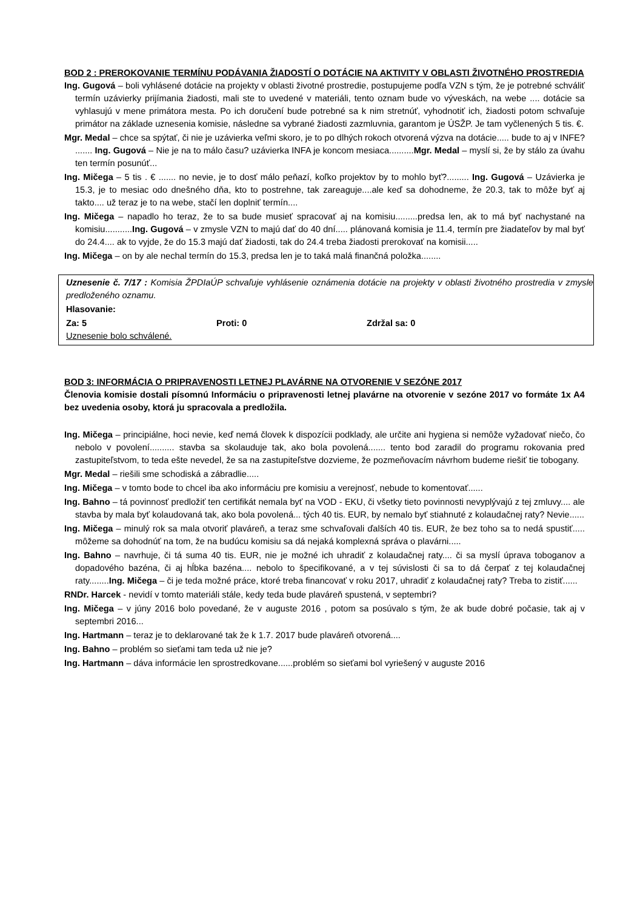BOD 2 : PREROKOVANIE TERMÍNU PODÁVANIA ŽIADOSTÍ O DOTÁCIE NA AKTIVITY V OBLASTI ŽIVOTNÉHO PROSTREDIA
Ing. Gugová – boli vyhlásené dotácie na projekty v oblasti životné prostredie, postupujeme podľa VZN s tým, že je potrebné schváliť termín uzávierky prijímania žiadosti, mali ste to uvedené v materiáli, tento oznam bude vo výveskách, na webe .... dotácie sa vyhlasujú v mene primátora mesta. Po ich doručení bude potrebné sa k nim stretnúť, vyhodnotiť ich, žiadosti potom schvaľuje primátor na základe uznesenia komisie, následne sa vybrané žiadosti zazmluvnia, garantom je ÚSŽP. Je tam vyčlenených 5 tis. €.
Mgr. Medal – chce sa spýtať, či nie je uzávierka veľmi skoro, je to po dlhých rokoch otvorená výzva na dotácie..... bude to aj v INFE? ....... Ing. Gugová – Nie je na to málo času? uzávierka INFA je koncom mesiaca..........Mgr. Medal – myslí si, že by stálo za úvahu ten termín posunúť...
Ing. Mičega – 5 tis . € ....... no nevie, je to dosť málo peňazí, koľko projektov by to mohlo byť?......... Ing. Gugová – Uzávierka je 15.3, je to mesiac odo dnešného dňa, kto to postrehne, tak zareaguje....ale keď sa dohodneme, že 20.3, tak to môže byť aj takto.... už teraz je to na webe, stačí len doplniť termín....
Ing. Mičega – napadlo ho teraz, že to sa bude musieť spracovať aj na komisiu.........predsa len, ak to má byť nachystané na komisiu...........Ing. Gugová – v zmysle VZN to majú dať do 40 dní..... plánovaná komisia je 11.4, termín pre žiadateľov by mal byť do 24.4.... ak to vyjde, že do 15.3 majú dať žiadosti, tak do 24.4 treba žiadosti prerokovať na komisii.....
Ing. Mičega – on by ale nechal termín do 15.3, predsa len je to taká malá finančná položka........
Uznesenie č. 7/17 : Komisia ŽPDIaÚP schvaľuje vyhlásenie oznámenia dotácie na projekty v oblasti životného prostredia v zmysle predloženého oznamu.
Hlasovanie:
Za: 5 Proti: 0 Zdržal sa: 0
Uznesenie bolo schválené.
BOD 3: INFORMÁCIA O PRIPRAVENOSTI LETNEJ PLAVÁRNE NA OTVORENIE V SEZÓNE 2017
Členovia komisie dostali písomnú Informáciu o pripravenosti letnej plavárne na otvorenie v sezóne 2017 vo formáte 1x A4 bez uvedenia osoby, ktorá ju spracovala a predložila.
Ing. Mičega – principiálne, hoci nevie, keď nemá človek k dispozícii podklady, ale určite ani hygiena si nemôže vyžadovať niečo, čo nebolo v povolení.......... stavba sa skolauduje tak, ako bola povolená....... tento bod zaradil do programu rokovania pred zastupiteľstvom, to teda ešte nevedel, že sa na zastupiteľstve dozvieme, že pozmeňovacím návrhom budeme riešiť tie tobogany.
Mgr. Medal – riešili sme schodiská a zábradlie.....
Ing. Mičega – v tomto bode to chcel iba ako informáciu pre komisiu a verejnosť, nebude to komentovať......
Ing. Bahno – tá povinnosť predložiť ten certifikát nemala byť na VOD - EKU, či všetky tieto povinnosti nevyplývajú z tej zmluvy.... ale stavba by mala byť kolaudovaná tak, ako bola povolená... tých 40 tis. EUR, by nemalo byť stiahnuté z kolaudačnej raty? Nevie......
Ing. Mičega – minulý rok sa mala otvoriť plaváreň, a teraz sme schvaľovali ďalších 40 tis. EUR, že bez toho sa to nedá spustiť..... môžeme sa dohodnúť na tom, že na budúcu komisiu sa dá nejaká komplexná správa o plavárni.....
Ing. Bahno – navrhuje, či tá suma 40 tis. EUR, nie je možné ich uhradiť z kolaudačnej raty.... či sa myslí úprava toboganov a dopadového bazéna, či aj hĺbka bazéna.... nebolo to špecifikované, a v tej súvislosti či sa to dá čerpať z tej kolaudačnej raty........Ing. Mičega – či je teda možné práce, ktoré treba financovať v roku 2017, uhradiť z kolaudačnej raty? Treba to zistiť......
RNDr. Harcek - nevidí v tomto materiáli stále, kedy teda bude plaváreň spustená, v septembri?
Ing. Mičega – v júny 2016 bolo povedané, že v auguste 2016 , potom sa posúvalo s tým, že ak bude dobré počasie, tak aj v septembri 2016...
Ing. Hartmann – teraz je to deklarované tak že k 1.7. 2017 bude plaváreň otvorená....
Ing. Bahno – problém so sieťami tam teda už nie je?
Ing. Hartmann – dáva informácie len sprostredkovane......problém so sieťami bol vyriešený v auguste 2016